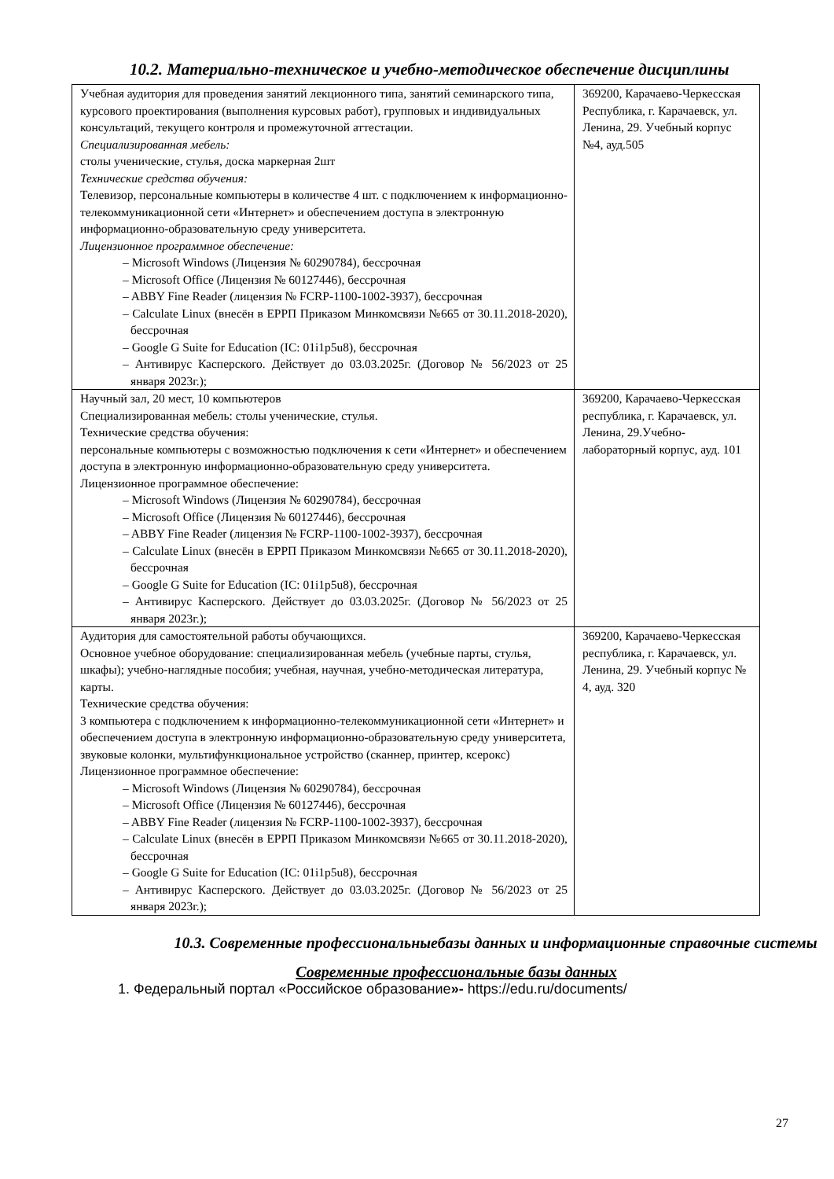10.2. Материально-техническое и учебно-методическое обеспечение дисциплины
| Учебная аудитория для проведения занятий лекционного типа, занятий семинарского типа, курсового проектирования (выполнения курсовых работ), групповых и индивидуальных консультаций, текущего контроля и промежуточной аттестации. Специализированная мебель: столы ученические, стулья, доска маркерная 2шт Технические средства обучения: Телевизор, персональные компьютеры в количестве 4 шт. с подключением к информационно-телекоммуникационной сети «Интернет» и обеспечением доступа в электронную информационно-образовательную среду университета. Лицензионное программное обеспечение: – Microsoft Windows (Лицензия № 60290784), бессрочная – Microsoft Office (Лицензия № 60127446), бессрочная – ABBY Fine Reader (лицензия № FCRP-1100-1002-3937), бессрочная – Calculate Linux (внесён в ЕРРП Приказом Минкомсвязи №665 от 30.11.2018-2020), бессрочная – Google G Suite for Education (IC: 01i1p5u8), бессрочная – Антивирус Касперского. Действует до 03.03.2025г. (Договор № 56/2023 от 25 января 2023г.); | 369200, Карачаево-Черкесская Республика, г. Карачаевск, ул. Ленина, 29. Учебный корпус №4, ауд.505 |
| Научный зал, 20 мест, 10 компьютеров Специализированная мебель: столы ученические, стулья. Технические средства обучения: персональные компьютеры с возможностью подключения к сети «Интернет» и обеспечением доступа в электронную информационно-образовательную среду университета. Лицензионное программное обеспечение: – Microsoft Windows (Лицензия № 60290784), бессрочная – Microsoft Office (Лицензия № 60127446), бессрочная – ABBY Fine Reader (лицензия № FCRP-1100-1002-3937), бессрочная – Calculate Linux (внесён в ЕРРП Приказом Минкомсвязи №665 от 30.11.2018-2020), бессрочная – Google G Suite for Education (IC: 01i1p5u8), бессрочная – Антивирус Касперского. Действует до 03.03.2025г. (Договор № 56/2023 от 25 января 2023г.); | 369200, Карачаево-Черкесская республика, г. Карачаевск, ул. Ленина, 29.Учебно-лабораторный корпус, ауд. 101 |
| Аудитория для самостоятельной работы обучающихся. Основное учебное оборудование: специализированная мебель (учебные парты, стулья, шкафы); учебно-наглядные пособия; учебная, научная, учебно-методическая литература, карты. Технические средства обучения: 3 компьютера с подключением к информационно-телекоммуникационной сети «Интернет» и обеспечением доступа в электронную информационно-образовательную среду университета, звуковые колонки, мультифункциональное устройство (сканнер, принтер, ксерокс) Лицензионное программное обеспечение: – Microsoft Windows (Лицензия № 60290784), бессрочная – Microsoft Office (Лицензия № 60127446), бессрочная – ABBY Fine Reader (лицензия № FCRP-1100-1002-3937), бессрочная – Calculate Linux (внесён в ЕРРП Приказом Минкомсвязи №665 от 30.11.2018-2020), бессрочная – Google G Suite for Education (IC: 01i1p5u8), бессрочная – Антивирус Касперского. Действует до 03.03.2025г. (Договор № 56/2023 от 25 января 2023г.); | 369200, Карачаево-Черкесская республика, г. Карачаевск, ул. Ленина, 29. Учебный корпус № 4, ауд. 320 |
10.3. Современные профессиональныебазы данных и информационные справочные системы
Современные профессиональные базы данных
1. Федеральный портал «Российское образование»- https://edu.ru/documents/
27